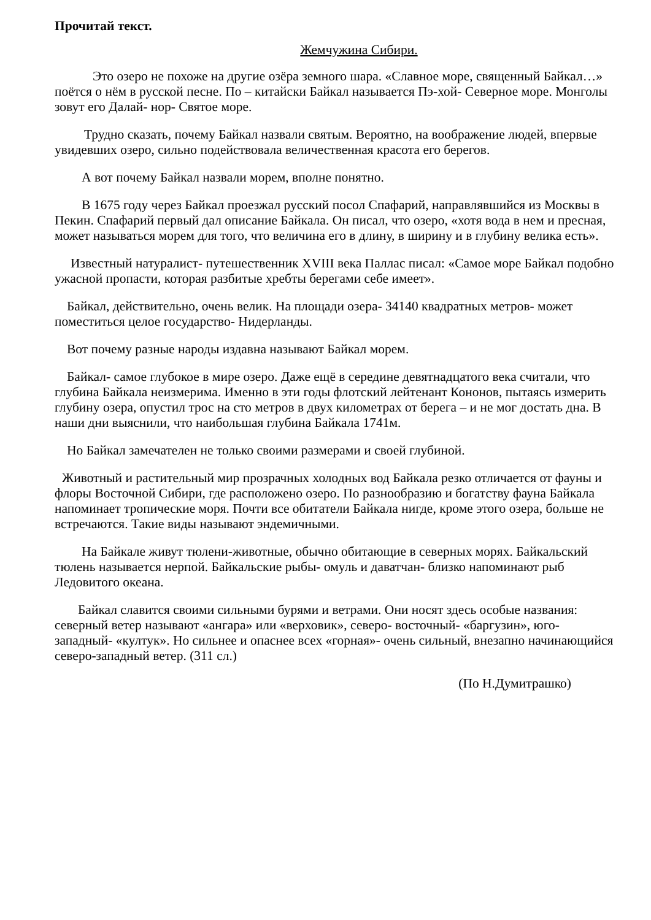Прочитай текст.
Жемчужина Сибири.
Это озеро не похоже на другие озёра земного шара. «Славное море, священный Байкал…» поётся о нём в русской песне. По – китайски Байкал называется Пэ-хой- Северное море. Монголы зовут его Далай- нор- Святое море.
Трудно сказать, почему Байкал назвали святым. Вероятно, на воображение людей, впервые увидевших озеро, сильно подействовала величественная красота его берегов.
А вот почему Байкал назвали морем, вполне понятно.
В 1675 году через Байкал проезжал русский посол Спафарий, направлявшийся из Москвы в Пекин. Спафарий первый дал описание Байкала. Он писал, что озеро, «хотя вода в нем и пресная, может называться морем для того, что величина его в длину, в ширину и в глубину велика есть».
Известный натуралист- путешественник XVIII века Паллас писал: «Самое море Байкал подобно ужасной пропасти, которая разбитые хребты берегами себе имеет».
Байкал, действительно, очень велик. На площади озера- 34140 квадратных метров- может поместиться целое государство- Нидерланды.
Вот почему разные народы издавна называют Байкал морем.
Байкал- самое глубокое в мире озеро. Даже ещё в середине девятнадцатого века считали, что глубина Байкала неизмерима. Именно в эти годы флотский лейтенант Кононов, пытаясь измерить глубину озера, опустил трос на сто метров в двух километрах от берега – и не мог достать дна. В наши дни выяснили, что наибольшая глубина Байкала 1741м.
Но Байкал замечателен не только своими размерами и своей глубиной.
Животный и растительный мир прозрачных холодных вод Байкала резко отличается от фауны и флоры Восточной Сибири, где расположено озеро. По разнообразию и богатству фауна Байкала напоминает тропические моря. Почти все обитатели Байкала нигде, кроме этого озера, больше не встречаются. Такие виды называют эндемичными.
На Байкале живут тюлени-животные, обычно обитающие в северных морях. Байкальский тюлень называется нерпой. Байкальские рыбы- омуль и даватчан- близко напоминают рыб Ледовитого океана.
Байкал славится своими сильными бурями и ветрами. Они носят здесь особые названия: северный ветер называют «ангара» или «верховик», северо- восточный- «баргузин», юго-западный- «култук». Но сильнее и опаснее всех «горная»- очень сильный, внезапно начинающийся северо-западный ветер. (311 сл.)
(По Н.Думитрашко)